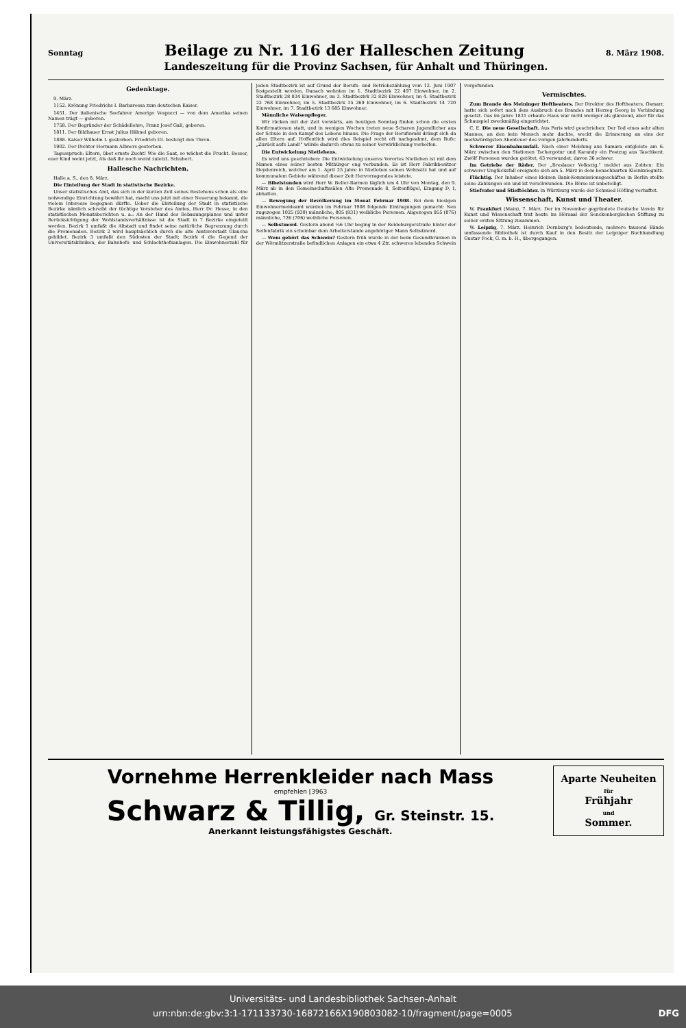Sonntag Beilage zu Nr. 116 der Halleschen Zeitung 8. März 1908.
Landeszeitung für die Provinz Sachsen, für Anhalt und Thüringen.
Gedenktage.
9. März.
1152. Krönung Friedrichs I. Barbarossa zum deutschen Kaiser.
1451. Der italienische Seefahrer Amerigo Vespucci — von dem Amerika seinen Namen trägt — geboren.
1758. Der Begründer der Schädellehre, Franz Josef Gall, geboren.
1811. Der Bildhauer Ernst Julius Hähnel geboren.
1888. Kaiser Wilhelm I. gestorben. Friedrich III. besteigt den Thron.
1902. Der Dichter Hermann Allmers gestorben.
Tagesspruch: Eltern, übet ernste Zucht! Wie die Saat, so wächst die Frucht. Besser, euer Kind weint jetzt, Als daß ihr noch weint zuletzt. Schubert.
Hallesche Nachrichten.
Halle a. S., den 8. März.
Die Einteilung der Stadt in statistische Bezirke.
Unser statistisches Amt, das sich in der kurzen Zeit seines Bestehens schon als eine notwendige Einrichtung bewährt hat, macht uns jetzt mit einer Neuerung bekannt, die vielem Interesse begegnen dürfte. Ueber die Einteilung der Stadt in statistische Bezirke nämlich schreibt der tüchtige Vorsteher des Amtes, Herr Dr. Hesse, in den statistischen Monatsberichten u. a.: An der Hand des Bebauungsplanes und unter Berücksichtigung der Wohlstandsverhältnisse ist die Stadt in 7 Bezirke eingeteilt worden. Bezirk 1 umfaßt die Altstadt und findet seine natürliche Begrenzung durch die Promenaden. Bezirk 2 wird hauptsächlich durch die alte Amtsvorstadt Glaucha gebildet. Bezirk 3 umfaßt den Südosten der Stadt; Bezirk 4 die Gegend der Universitätskliniken, der Bahnhofs- und Schlachthofsanlagen. Die Einwohnerzahl für jeden Stadtbezirk ist auf Grund der Berufs- und Betriebszählung vom 12. Juni 1907 festgestellt worden. Danach wohnten im 1. Stadtbezirk 22 497 Einwohner, im 2. Stadtbezirk 28 834 Einwohner, im 3. Stadtbezirk 32 828 Einwohner, im 4. Stadtbezirk 22 768 Einwohner, im 5. Stadtbezirk 35 269 Einwohner, im 6. Stadtbezirk 14 720 Einwohner, im 7. Stadtbezirk 13 685 Einwohner.
Männliche Waisenpfleger.
Wir rücken mit der Zeit vorwärts, am heutigen Sonntag finden schon die ersten Konfirmationen statt, und in wenigen Wochen treten neue Scharen Jugendlicher aus der Schule in den Kampf des Lebens hinaus. Die Frage der Berufswahl drängt sich da allen Eltern auf. Hoffentlich wird dies Beispiel recht oft nachgeahmt, dem Rufe: „Zurück aufs Land!" würde dadurch etwas zu seiner Verwirklichung verholfen.
Die Entwickelung Nietlebens.
Es wird uns geschrieben: Die Entwickelung unseres Vorortes Nietleben ist mit dem Namen eines seiner besten Mitbürger eng verbunden. Es ist Herr Fabrikbesitzer Heydenreich, welcher am 1. April 25 Jahre in Nietleben seinen Wohnsitz hat und auf kommunalem Gebiete während dieser Zeit Hervorragendes leistete.
— Bibelstunden wird Herr W. Beller-Barmen täglich um 4 Uhr von Montag, den 9. März ab in den Gemeinschaftssälen Alte Promenade 8, Seitenflügel, Eingang D, I, abhalten.
— Bewegung der Bevölkerung im Monat Februar 1908. Bei dem hiesigen Einwohnermeldeamt wurden im Februar 1908 folgende Eintragungen gemacht: Neu zugezogen 1025 (930) männliche, 805 (831) weibliche Personen. Abgezogen 955 (876) männliche, 726 (706) weibliche Personen.
— Selbstmord. Gestern abend ¼6 Uhr beging in der Reideburgerstraße hinter der Seifenfabrik ein scheinbar dem Arbeiterstande angehöriger Mann Selbstmord.
— Wem gehört das Schwein? Gestern früh wurde in der beim Gesundbrunnen in der Wörmlitzerstraße befindlichen Anlagen ein etwa 4 Ztr. schweres lebendes Schwein vorgefunden.
Vermischtes.
Zum Brande des Meininger Hoftheaters. Der Direktor des Hoftheaters, Osmarr, hatte sich sofort nach dem Ausbruch des Brandes mit Herzog Georg in Verbindung gesetzt. Das im Jahre 1831 erbaute Haus war nicht weniger als glänzend, aber für das Schauspiel zweckmäßig eingerichtet.
C. E. Die neue Gesellschaft. Aus Paris wird geschrieben: Der Tod eines sehr alten Mannes, an den kein Mensch mehr dachte, weckt die Erinnerung an eins der merkwürdigsten Abenteuer des vorigen Jahrhunderts.
Schwerer Eisenbahnunfall. Nach einer Meldung aus Samara entgleiste am 6. März zwischen den Stationen Tschergotur und Karandy ein Postzug aus Taschkent. Zwölf Personen wurden getötet, 43 verwundet, davon 36 schwer.
Im Getriebe der Räder. Der „Breslauer Volksztg." meldet aus Zobten: Ein schwerer Unglücksfall ereignete sich am 5. März in dem benachbarten Kleinkniegnitz.
Flüchtig. Der Inhaber eines kleinen Bank-Kommissionsgeschäftes in Berlin stellte seine Zahlungen ein und ist verschwunden. Die Börse ist unbeteiligt.
Stiefvater und Stieftöchter. In Würzburg wurde der Schmied Höfling verhaftet.
Wissenschaft, Kunst und Theater.
W. Frankfurt (Main), 7. März. Der im November gegründete Deutsche Verein für Kunst und Wissenschaft trat heute im Hörsaal der Senckenbergischen Stiftung zu seiner ersten Sitzung zusammen.
W. Leipzig, 7. März. Heinrich Dernburg's bedeutende, mehrere tausend Bände umfassende Bibliothek ist durch Kauf in den Besitz der Leipziger Buchhandlung Gustav Fock, G. m. b. H., übergegangen.
Vornehme Herrenkleider nach Mass
empfehlen [3963
Schwarz & Tillig, Gr. Steinstr. 15.
Anerkannt leistungsfähigstes Geschäft.
Aparte Neuheiten
für
Frühjahr
und
Sommer.
Universitäts- und Landesbibliothek Sachsen-Anhalt
urn:nbn:de:gbv:3:1-171133730-16872166X190803082-10/fragment/page=0005 DFG